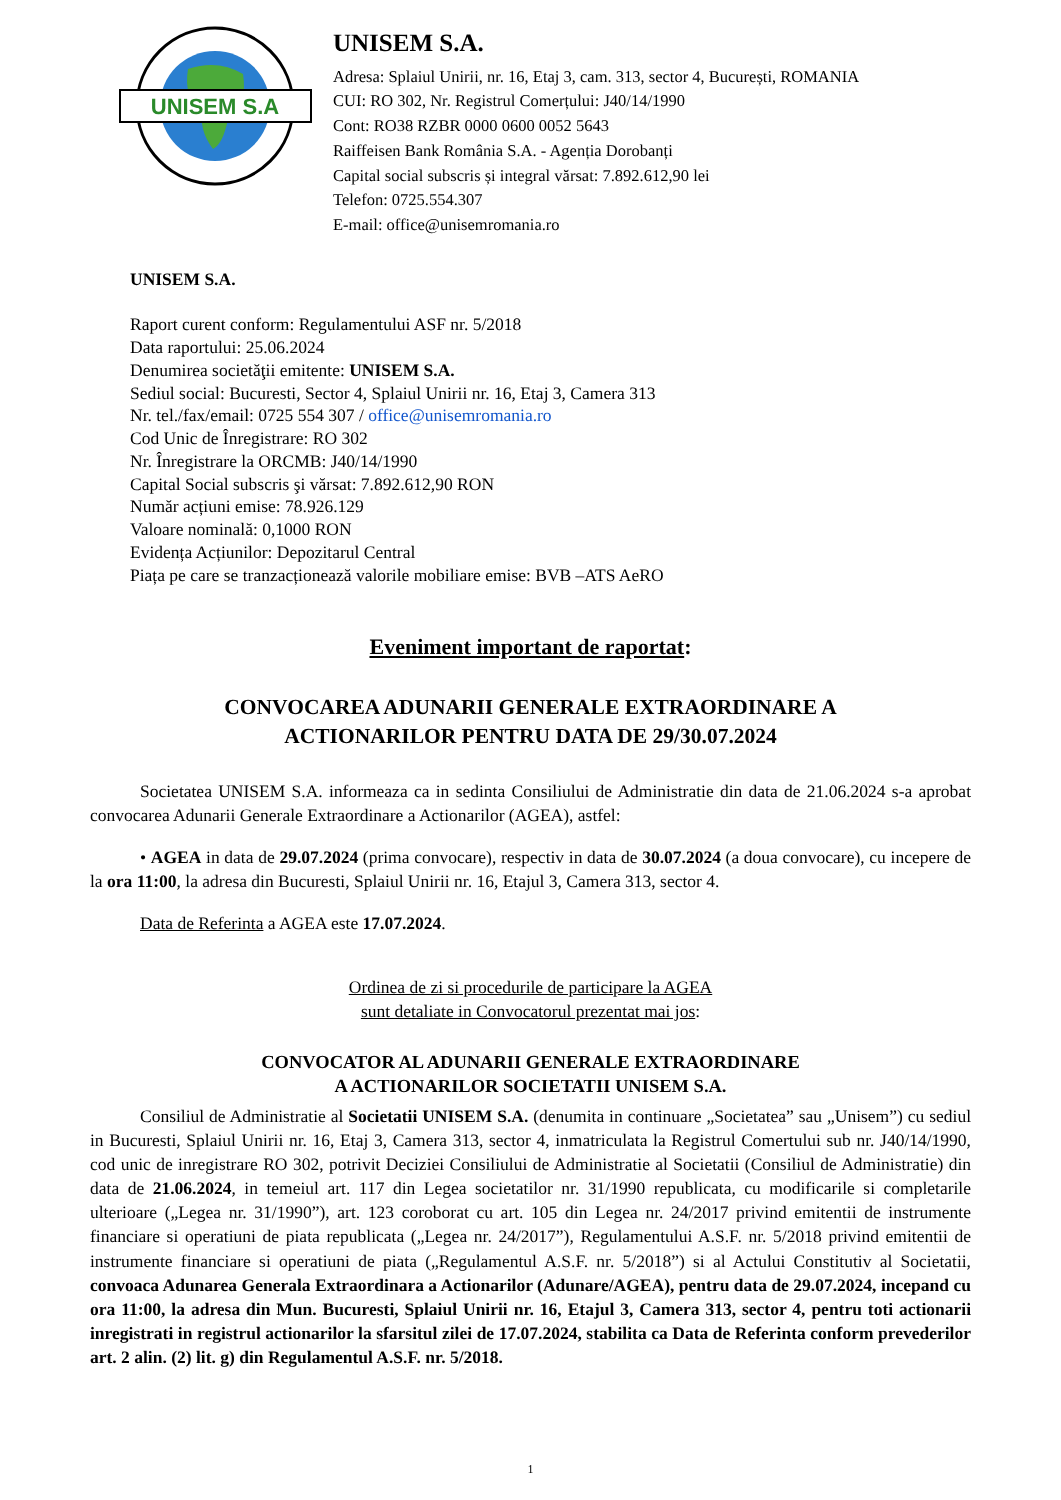UNISEM S.A
UNISEM S.A.
Adresa: Splaiul Unirii, nr. 16, Etaj 3, cam. 313, sector 4, București, ROMANIA
CUI: RO 302, Nr. Registrul Comerțului: J40/14/1990
Cont: RO38 RZBR 0000 0600 0052 5643
Raiffeisen Bank România S.A. - Agenția Dorobanți
Capital social subscris și integral vărsat: 7.892.612,90 lei
Telefon: 0725.554.307
E-mail: office@unisemromania.ro
UNISEM S.A.
Raport curent conform: Regulamentului ASF nr. 5/2018
Data raportului: 25.06.2024
Denumirea societăţii emitente: UNISEM S.A.
Sediul social: Bucuresti, Sector 4, Splaiul Unirii nr. 16, Etaj 3, Camera 313
Nr. tel./fax/email: 0725 554 307 / office@unisemromania.ro
Cod Unic de Înregistrare: RO 302
Nr. Înregistrare la ORCMB: J40/14/1990
Capital Social subscris şi vărsat: 7.892.612,90 RON
Număr acțiuni emise: 78.926.129
Valoare nominală: 0,1000 RON
Evidența Acțiunilor: Depozitarul Central
Piața pe care se tranzacționează valorile mobiliare emise: BVB –ATS AeRO
Eveniment important de raportat:
CONVOCAREA ADUNARII GENERALE EXTRAORDINARE A
ACTIONARILOR PENTRU DATA DE 29/30.07.2024
Societatea UNISEM S.A. informeaza ca in sedinta Consiliului de Administratie din data de 21.06.2024 s-a aprobat convocarea Adunarii Generale Extraordinare a Actionarilor (AGEA), astfel:
• AGEA in data de 29.07.2024 (prima convocare), respectiv in data de 30.07.2024 (a doua convocare), cu incepere de la ora 11:00, la adresa din Bucuresti, Splaiul Unirii nr. 16, Etajul 3, Camera 313, sector 4.
Data de Referinta a AGEA este 17.07.2024.
Ordinea de zi si procedurile de participare la AGEA
sunt detaliate in Convocatorul prezentat mai jos:
CONVOCATOR AL ADUNARII GENERALE EXTRAORDINARE
A ACTIONARILOR SOCIETATII UNISEM S.A.
Consiliul de Administratie al Societatii UNISEM S.A. (denumita in continuare „Societatea” sau „Unisem”) cu sediul in Bucuresti, Splaiul Unirii nr. 16, Etaj 3, Camera 313, sector 4, inmatriculata la Registrul Comertului sub nr. J40/14/1990, cod unic de inregistrare RO 302, potrivit Deciziei Consiliului de Administratie al Societatii (Consiliul de Administratie) din data de 21.06.2024, in temeiul art. 117 din Legea societatilor nr. 31/1990 republicata, cu modificarile si completarile ulterioare („Legea nr. 31/1990”), art. 123 coroborat cu art. 105 din Legea nr. 24/2017 privind emitentii de instrumente financiare si operatiuni de piata republicata („Legea nr. 24/2017”), Regulamentului A.S.F. nr. 5/2018 privind emitentii de instrumente financiare si operatiuni de piata („Regulamentul A.S.F. nr. 5/2018”) si al Actului Constitutiv al Societatii, convoaca Adunarea Generala Extraordinara a Actionarilor (Adunare/AGEA), pentru data de 29.07.2024, incepand cu ora 11:00, la adresa din Mun. Bucuresti, Splaiul Unirii nr. 16, Etajul 3, Camera 313, sector 4, pentru toti actionarii inregistrati in registrul actionarilor la sfarsitul zilei de 17.07.2024, stabilita ca Data de Referinta conform prevederilor art. 2 alin. (2) lit. g) din Regulamentul A.S.F. nr. 5/2018.
1